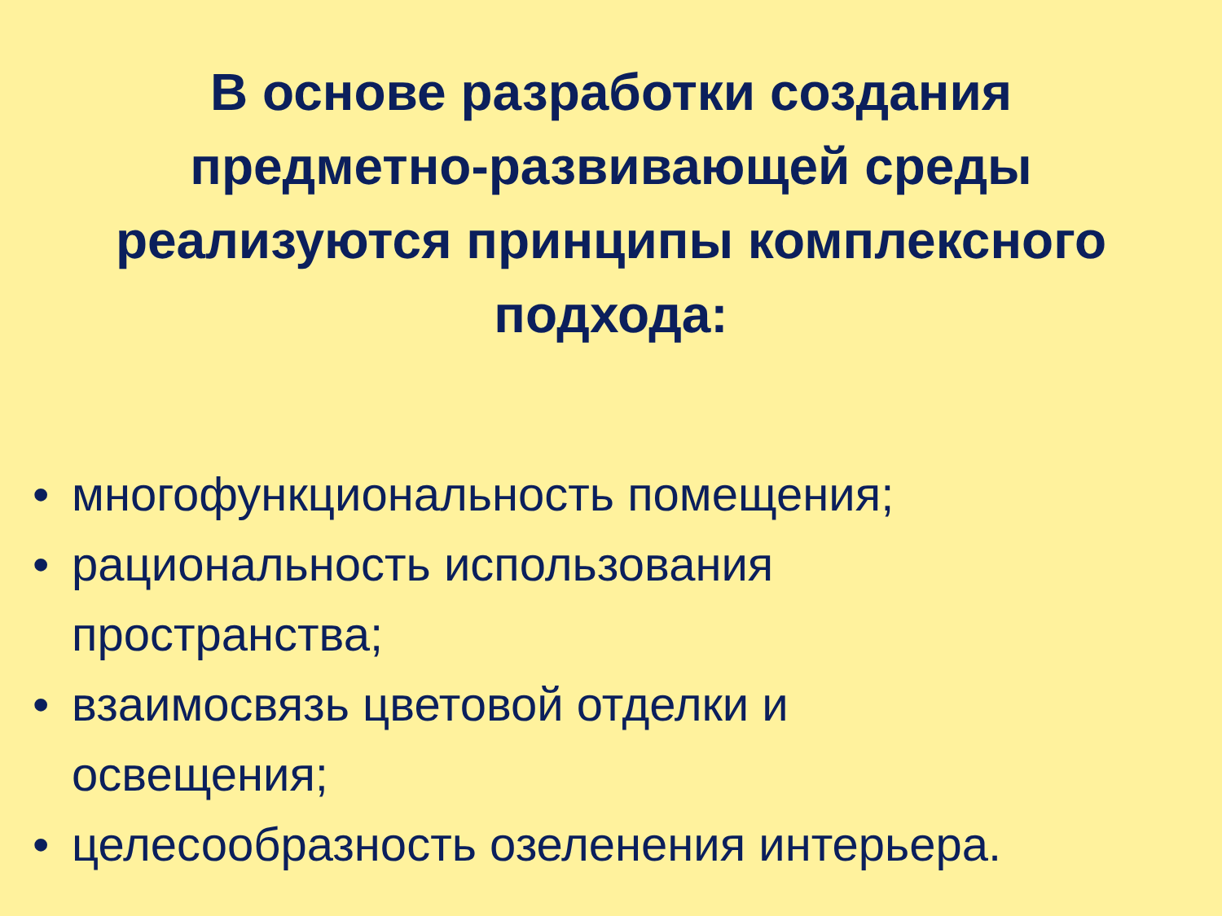В основе разработки создания
предметно-развивающей среды
реализуются принципы комплексного
подхода:
• многофункциональность помещения;
• рациональность использования
пространства;
• взаимосвязь цветовой отделки и
освещения;
• целесообразность озеленения интерьера.